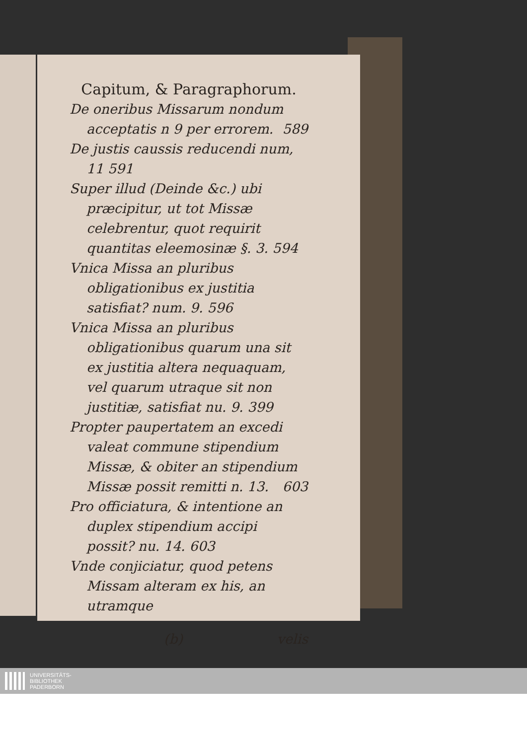Capitum, & Paragraphorum.
De oneribus Missarum nondum acceptatis n 9 per errorem. 589
De justis caussis reducendi num, 11 591
Super illud (Deinde &c.) ubi præcipitur, ut tot Missæ celebrentur, quot requirit quantitas eleemosinæ §. 3. 594
Vnica Missa an pluribus obligationibus ex justitia satisfiat? num. 9. 596
Vnica Missa an pluribus obligationibus quarum una sit ex justitia altera nequaquam, vel quarum utraque sit non justitiæ, satisfiat nu. 9. 399
Propter paupertatem an excedi valeat commune stipendium Missæ, & obiter an stipendium Missæ possit remitti n. 13. 603
Pro officiatura, & intentione an duplex stipendium accipi possit? nu. 14. 603
Vnde conjiciatur, quod petens Missam alteram ex his, an utramque
(b) velis
UNIVERSITÄTS-
BIBLIOTHEK
PADERBORN